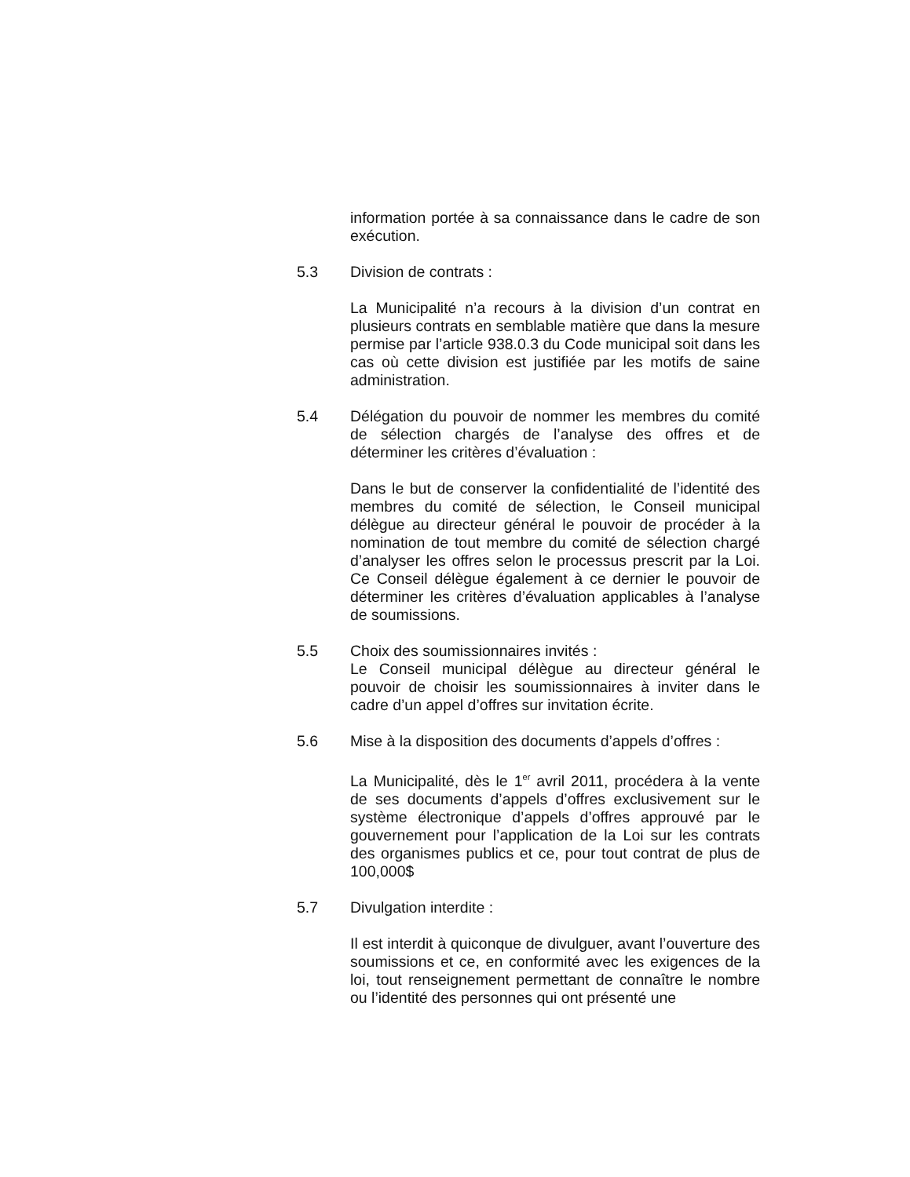information portée à sa connaissance dans le cadre de son exécution.
5.3 Division de contrats :
La Municipalité n’a recours à la division d’un contrat en plusieurs contrats en semblable matière que dans la mesure permise par l’article 938.0.3 du Code municipal soit dans les cas où cette division est justifiée par les motifs de saine administration.
5.4 Délégation du pouvoir de nommer les membres du comité de sélection chargés de l’analyse des offres et de déterminer les critères d’évaluation :
Dans le but de conserver la confidentialité de l’identité des membres du comité de sélection, le Conseil municipal délègue au directeur général le pouvoir de procéder à la nomination de tout membre du comité de sélection chargé d’analyser les offres selon le processus prescrit par la Loi. Ce Conseil délègue également à ce dernier le pouvoir de déterminer les critères d’évaluation applicables à l’analyse de soumissions.
5.5 Choix des soumissionnaires invités :
Le Conseil municipal délègue au directeur général le pouvoir de choisir les soumissionnaires à inviter dans le cadre d’un appel d’offres sur invitation écrite.
5.6 Mise à la disposition des documents d’appels d’offres :
La Municipalité, dès le 1<sup>er</sup> avril 2011, procédera à la vente de ses documents d’appels d’offres exclusivement sur le système électronique d’appels d’offres approuvé par le gouvernement pour l’application de la Loi sur les contrats des organismes publics et ce, pour tout contrat de plus de 100,000$
5.7 Divulgation interdite :
Il est interdit à quiconque de divulguer, avant l’ouverture des soumissions et ce, en conformité avec les exigences de la loi, tout renseignement permettant de connaître le nombre ou l’identité des personnes qui ont présenté une